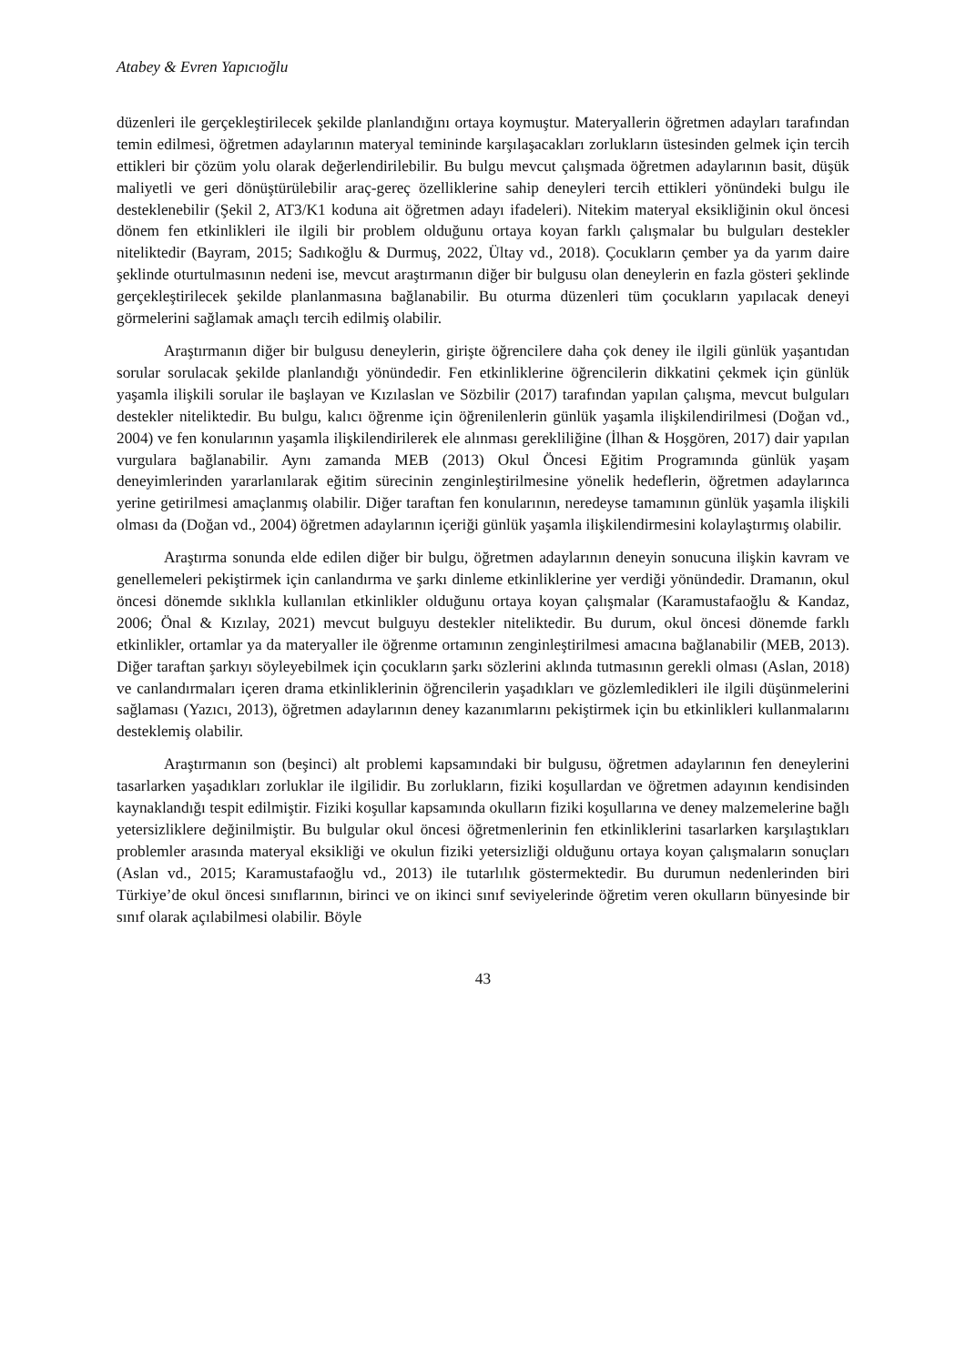Atabey & Evren Yapıcıoğlu
düzenleri ile gerçekleştirilecek şekilde planlandığını ortaya koymuştur. Materyallerin öğretmen adayları tarafından temin edilmesi, öğretmen adaylarının materyal temininde karşılaşacakları zorlukların üstesinden gelmek için tercih ettikleri bir çözüm yolu olarak değerlendirilebilir. Bu bulgu mevcut çalışmada öğretmen adaylarının basit, düşük maliyetli ve geri dönüştürülebilir araç-gereç özelliklerine sahip deneyleri tercih ettikleri yönündeki bulgu ile desteklenebilir (Şekil 2, AT3/K1 koduna ait öğretmen adayı ifadeleri). Nitekim materyal eksikliğinin okul öncesi dönem fen etkinlikleri ile ilgili bir problem olduğunu ortaya koyan farklı çalışmalar bu bulguları destekler niteliktedir (Bayram, 2015; Sadıkoğlu & Durmuş, 2022, Ültay vd., 2018). Çocukların çember ya da yarım daire şeklinde oturtulmasının nedeni ise, mevcut araştırmanın diğer bir bulgusu olan deneylerin en fazla gösteri şeklinde gerçekleştirilecek şekilde planlanmasına bağlanabilir. Bu oturma düzenleri tüm çocukların yapılacak deneyi görmelerini sağlamak amaçlı tercih edilmiş olabilir.
Araştırmanın diğer bir bulgusu deneylerin, girişte öğrencilere daha çok deney ile ilgili günlük yaşantıdan sorular sorulacak şekilde planlandığı yönündedir. Fen etkinliklerine öğrencilerin dikkatini çekmek için günlük yaşamla ilişkili sorular ile başlayan ve Kızılaslan ve Sözbilir (2017) tarafından yapılan çalışma, mevcut bulguları destekler niteliktedir. Bu bulgu, kalıcı öğrenme için öğrenilenlerin günlük yaşamla ilişkilendirilmesi (Doğan vd., 2004) ve fen konularının yaşamla ilişkilendirilerek ele alınması gerekliliğine (İlhan & Hoşgören, 2017) dair yapılan vurgulara bağlanabilir. Aynı zamanda MEB (2013) Okul Öncesi Eğitim Programında günlük yaşam deneyimlerinden yararlanılarak eğitim sürecinin zenginleştirilmesine yönelik hedeflerin, öğretmen adaylarınca yerine getirilmesi amaçlanmış olabilir. Diğer taraftan fen konularının, neredeyse tamamının günlük yaşamla ilişkili olması da (Doğan vd., 2004) öğretmen adaylarının içeriği günlük yaşamla ilişkilendirmesini kolaylaştırmış olabilir.
Araştırma sonunda elde edilen diğer bir bulgu, öğretmen adaylarının deneyin sonucuna ilişkin kavram ve genellemeleri pekiştirmek için canlandırma ve şarkı dinleme etkinliklerine yer verdiği yönündedir. Dramanın, okul öncesi dönemde sıklıkla kullanılan etkinlikler olduğunu ortaya koyan çalışmalar (Karamustafaoğlu & Kandaz, 2006; Önal & Kızılay, 2021) mevcut bulguyu destekler niteliktedir. Bu durum, okul öncesi dönemde farklı etkinlikler, ortamlar ya da materyaller ile öğrenme ortamının zenginleştirilmesi amacına bağlanabilir (MEB, 2013). Diğer taraftan şarkıyı söyleyebilmek için çocukların şarkı sözlerini aklında tutmasının gerekli olması (Aslan, 2018) ve canlandırmaları içeren drama etkinliklerinin öğrencilerin yaşadıkları ve gözlemledikleri ile ilgili düşünmelerini sağlaması (Yazıcı, 2013), öğretmen adaylarının deney kazanımlarını pekiştirmek için bu etkinlikleri kullanmalarını desteklemiş olabilir.
Araştırmanın son (beşinci) alt problemi kapsamındaki bir bulgusu, öğretmen adaylarının fen deneylerini tasarlarken yaşadıkları zorluklar ile ilgilidir. Bu zorlukların, fiziki koşullardan ve öğretmen adayının kendisinden kaynaklandığı tespit edilmiştir. Fiziki koşullar kapsamında okulların fiziki koşullarına ve deney malzemelerine bağlı yetersizliklere değinilmiştir. Bu bulgular okul öncesi öğretmenlerinin fen etkinliklerini tasarlarken karşılaştıkları problemler arasında materyal eksikliği ve okulun fiziki yetersizliği olduğunu ortaya koyan çalışmaların sonuçları (Aslan vd., 2015; Karamustafaoğlu vd., 2013) ile tutarlılık göstermektedir. Bu durumun nedenlerinden biri Türkiye’de okul öncesi sınıflarının, birinci ve on ikinci sınıf seviyelerinde öğretim veren okulların bünyesinde bir sınıf olarak açılabilmesi olabilir. Böyle
43